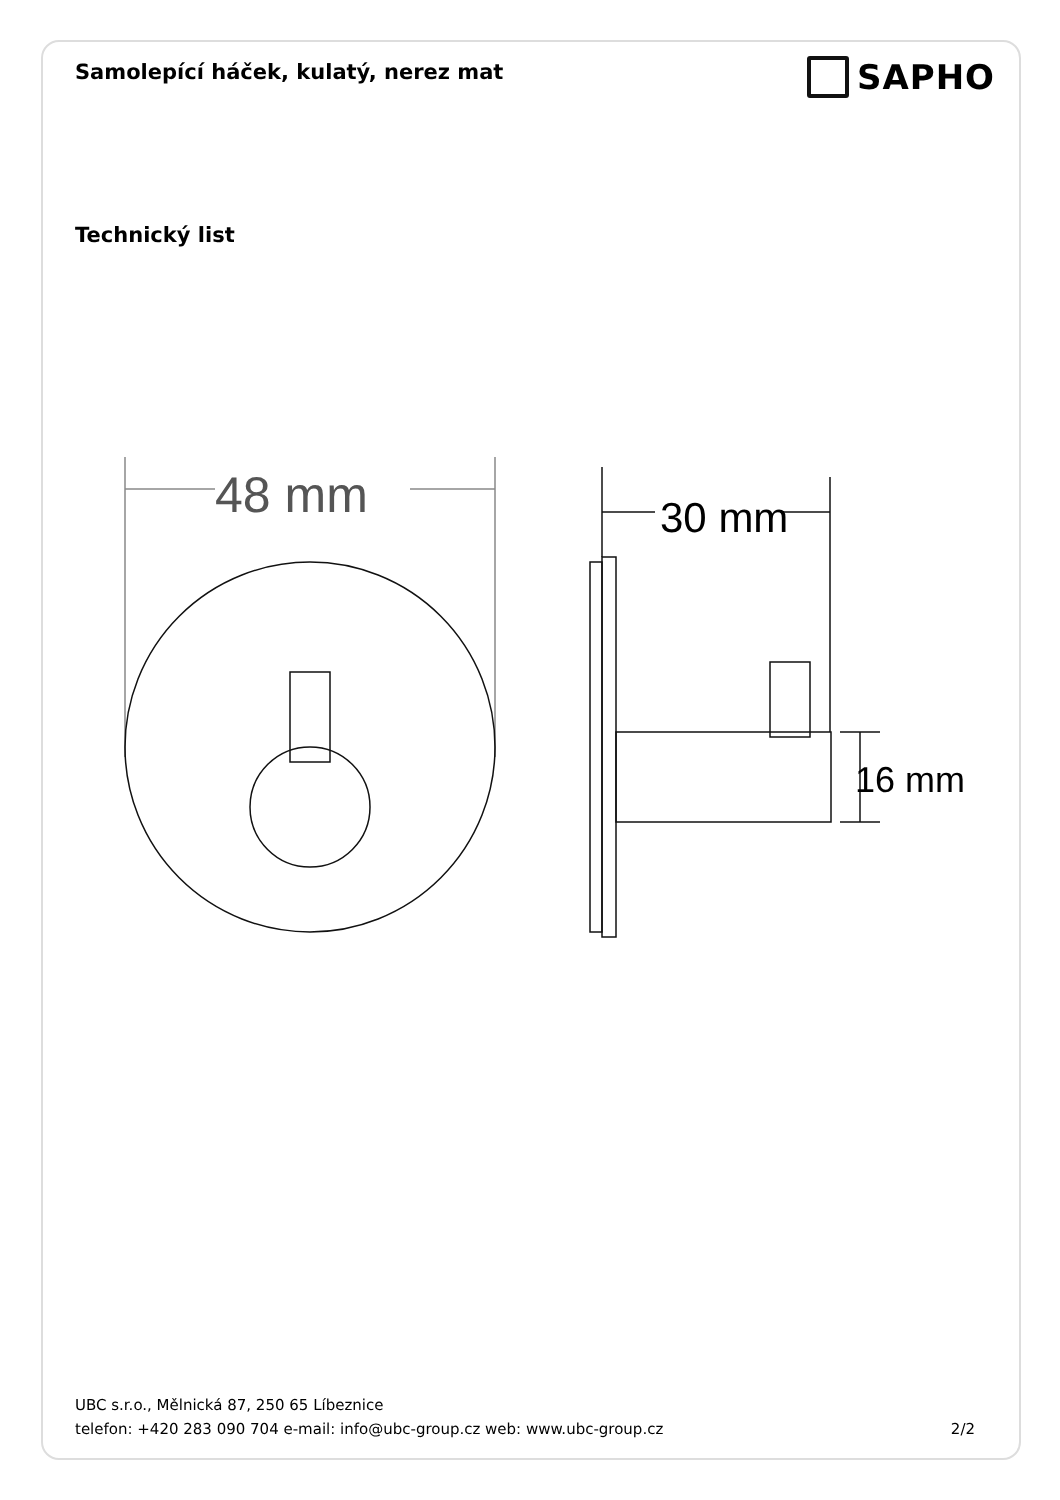Samolepící háček, kulatý, nerez mat
SAPHO
Technický list
48 mm
30 mm
16 mm
UBC s.r.o., Mělnická 87, 250 65 Líbeznice
telefon: +420 283 090 704 e-mail: info@ubc-group.cz web: www.ubc-group.cz 2/2